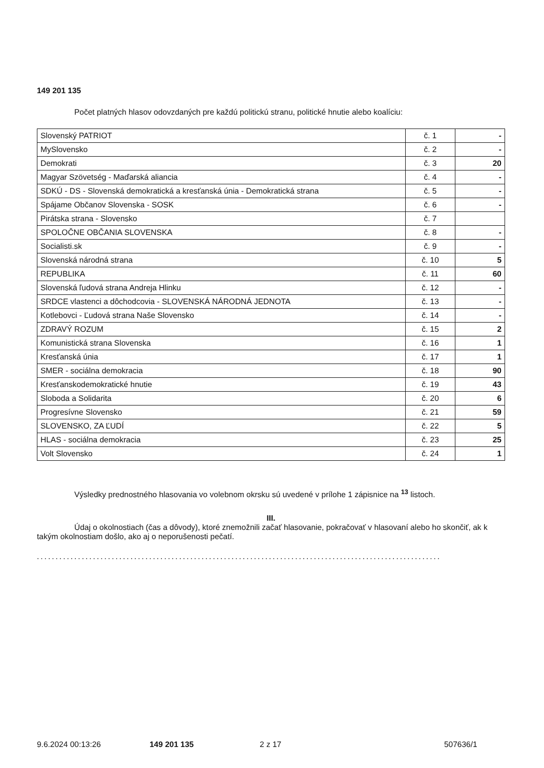149 201 135
Počet platných hlasov odovzdaných pre každú politickú stranu, politické hnutie alebo koalíciu:
| Slovenský PATRIOT | č. 1 | - |
| MySlovensko | č. 2 | - |
| Demokrati | č. 3 | 20 |
| Magyar Szövetség - Maďarská aliancia | č. 4 | - |
| SDKÚ - DS - Slovenská demokratická a kresťanská únia - Demokratická strana | č. 5 | - |
| Spájame Občanov Slovenska - SOSK | č. 6 | - |
| Pirátska strana - Slovensko | č. 7 | |
| SPOLOČNE OBČANIA SLOVENSKA | č. 8 | - |
| Socialisti.sk | č. 9 | - |
| Slovenská národná strana | č. 10 | 5 |
| REPUBLIKA | č. 11 | 60 |
| Slovenská ľudová strana Andreja Hlinku | č. 12 | - |
| SRDCE vlastenci a dôchodcovia - SLOVENSKÁ NÁRODNÁ JEDNOTA | č. 13 | - |
| Kotlebovci - Ľudová strana Naše Slovensko | č. 14 | - |
| ZDRAVÝ ROZUM | č. 15 | 2 |
| Komunistická strana Slovenska | č. 16 | 1 |
| Kresťanská únia | č. 17 | 1 |
| SMER - sociálna demokracia | č. 18 | 90 |
| Kresťanskodemokratické hnutie | č. 19 | 43 |
| Sloboda a Solidarita | č. 20 | 6 |
| Progresívne Slovensko | č. 21 | 59 |
| SLOVENSKO, ZA ĽUDÍ | č. 22 | 5 |
| HLAS - sociálna demokracia | č. 23 | 25 |
| Volt Slovensko | č. 24 | 1 |
Výsledky prednostného hlasovania vo volebnom okrsku sú uvedené v prílohe 1 zápisnice na <sup>13</sup> listoch.
III.
Údaj o okolnostiach (čas a dôvody), ktoré znemožnili začať hlasovanie, pokračovať v hlasovaní alebo ho skončiť, ak k takým okolnostiam došlo, ako aj o neporušenosti pečatí.
............................................................................................................
9.6.2024 00:13:26 149 201 135 2 z 17 507636/1